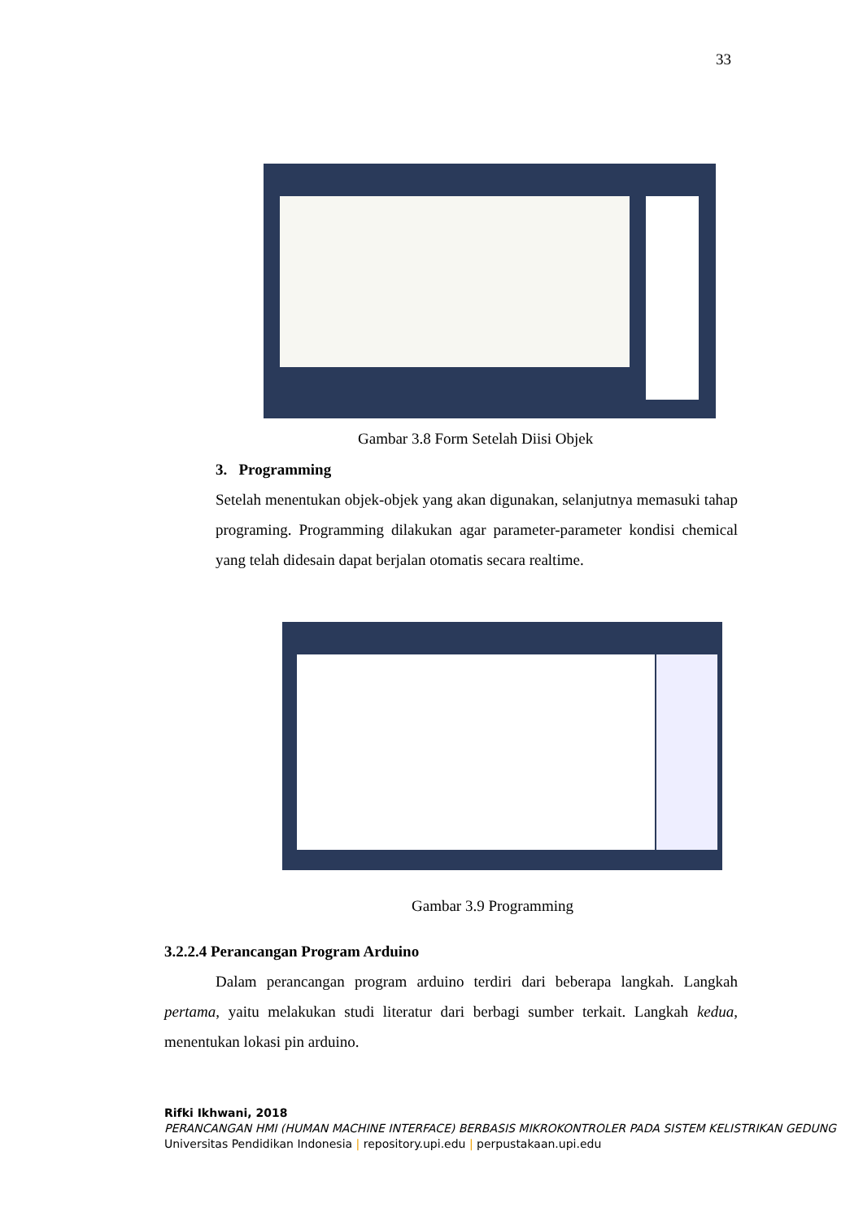33
Gambar 3.8 Form Setelah Diisi Objek
3. Programming
Setelah menentukan objek-objek yang akan digunakan, selanjutnya memasuki tahap programing. Programming dilakukan agar parameter-parameter kondisi chemical yang telah didesain dapat berjalan otomatis secara realtime.
Gambar 3.9 Programming
3.2.2.4 Perancangan Program Arduino
Dalam perancangan program arduino terdiri dari beberapa langkah. Langkah pertama, yaitu melakukan studi literatur dari berbagi sumber terkait. Langkah kedua, menentukan lokasi pin arduino.
Rifki Ikhwani, 2018
PERANCANGAN HMI (HUMAN MACHINE INTERFACE) BERBASIS MIKROKONTROLER PADA SISTEM KELISTRIKAN GEDUNG
Universitas Pendidikan Indonesia | repository.upi.edu | perpustakaan.upi.edu